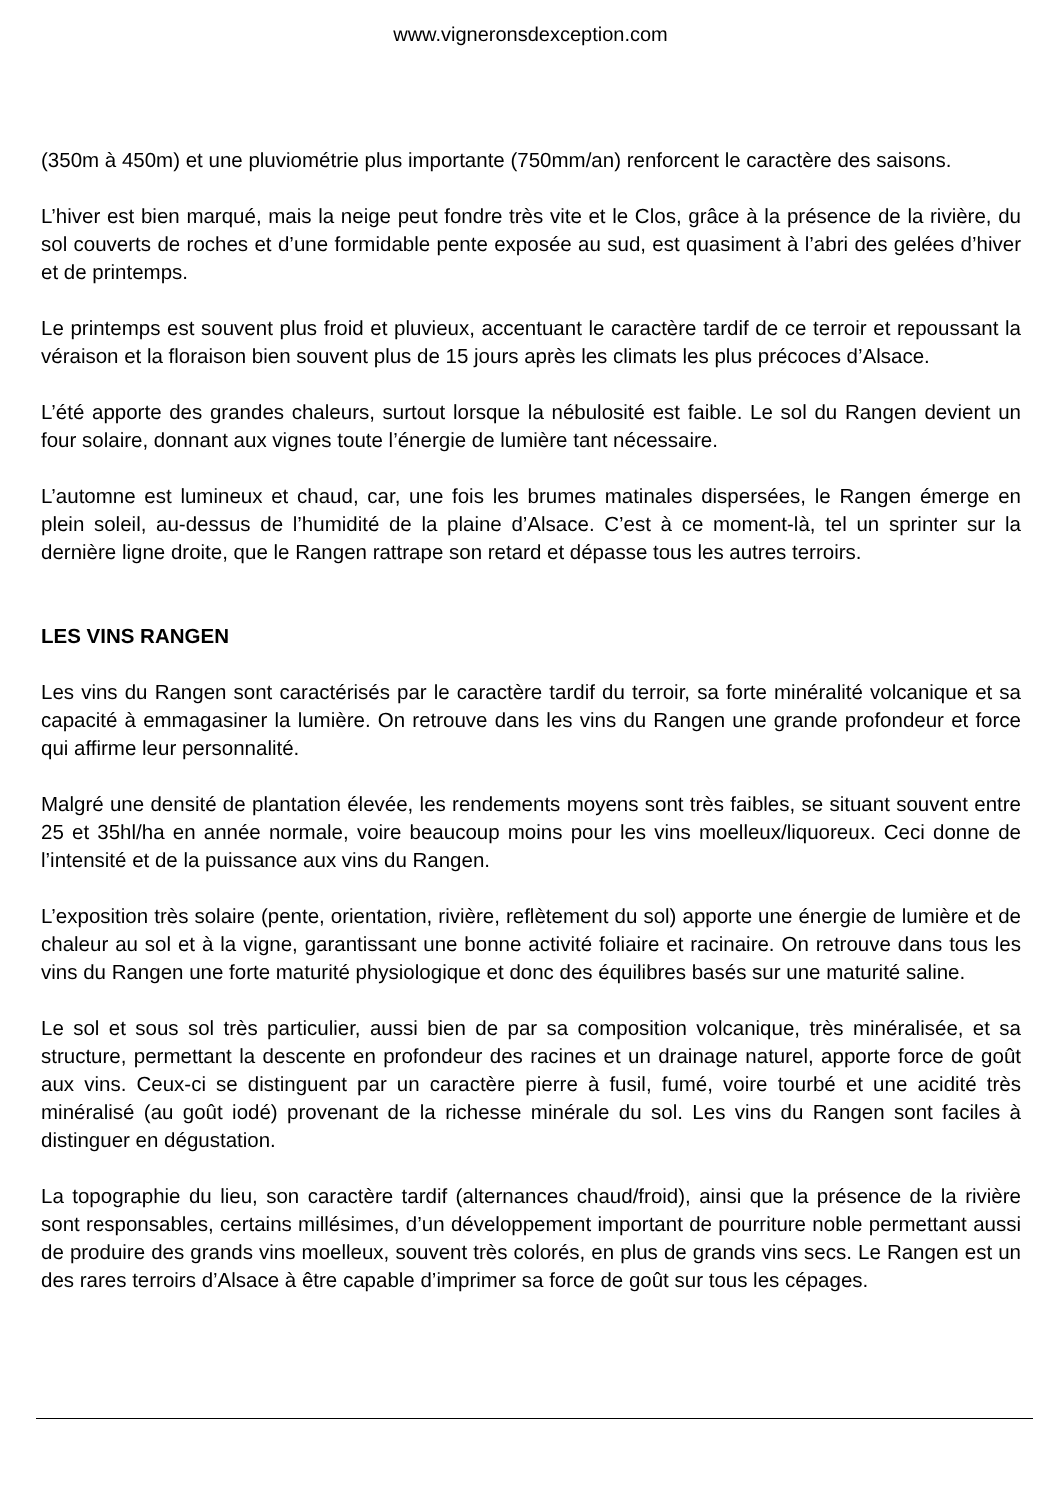www.vigneronsdexception.com
(350m à 450m) et une pluviométrie plus importante (750mm/an) renforcent le caractère des saisons.
L’hiver est bien marqué, mais la neige peut fondre très vite et le Clos, grâce à la présence de la rivière, du sol couverts de roches et d’une formidable pente exposée au sud, est quasiment à l’abri des gelées d’hiver et de printemps.
Le printemps est souvent plus froid et pluvieux, accentuant le caractère tardif de ce terroir et repoussant la véraison et la floraison bien souvent plus de 15 jours après les climats les plus précoces d’Alsace.
L’été apporte des grandes chaleurs, surtout lorsque la nébulosité est faible. Le sol du Rangen devient un four solaire, donnant aux vignes toute l’énergie de lumière tant nécessaire.
L’automne est lumineux et chaud, car, une fois les brumes matinales dispersées, le Rangen émerge en plein soleil, au-dessus de l’humidité de la plaine d’Alsace. C’est à ce moment-là, tel un sprinter sur la dernière ligne droite, que le Rangen rattrape son retard et dépasse tous les autres terroirs.
LES VINS RANGEN
Les vins du Rangen sont caractérisés par le caractère tardif du terroir, sa forte minéralité volcanique et sa capacité à emmagasiner la lumière. On retrouve dans les vins du Rangen une grande profondeur et force qui affirme leur personnalité.
Malgré une densité de plantation élevée, les rendements moyens sont très faibles, se situant souvent entre 25 et 35hl/ha en année normale, voire beaucoup moins pour les vins moelleux/liquoreux. Ceci donne de l’intensité et de la puissance aux vins du Rangen.
L’exposition très solaire (pente, orientation, rivière, reflètement du sol) apporte une énergie de lumière et de chaleur au sol et à la vigne, garantissant une bonne activité foliaire et racinaire. On retrouve dans tous les vins du Rangen une forte maturité physiologique et donc des équilibres basés sur une maturité saline.
Le sol et sous sol très particulier, aussi bien de par sa composition volcanique, très minéralisée, et sa structure, permettant la descente en profondeur des racines et un drainage naturel, apporte force de goût aux vins. Ceux-ci se distinguent par un caractère pierre à fusil, fumé, voire tourbé et une acidité très minéralisé (au goût iodé) provenant de la richesse minérale du sol. Les vins du Rangen sont faciles à distinguer en dégustation.
La topographie du lieu, son caractère tardif (alternances chaud/froid), ainsi que la présence de la rivière sont responsables, certains millésimes, d’un développement important de pourriture noble permettant aussi de produire des grands vins moelleux, souvent très colorés, en plus de grands vins secs. Le Rangen est un des rares terroirs d’Alsace à être capable d’imprimer sa force de goût sur tous les cépages.